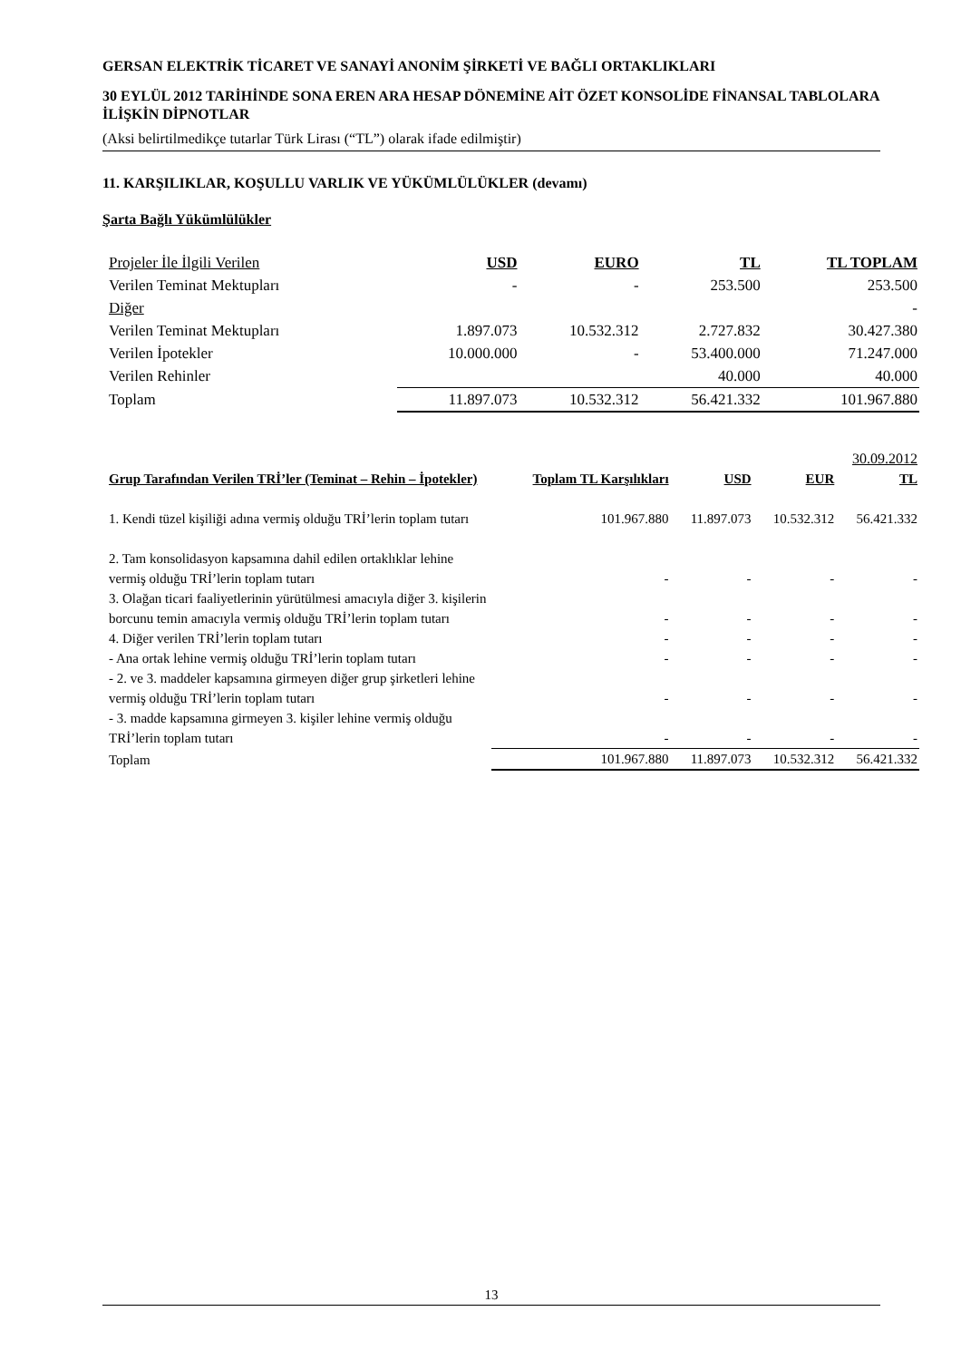GERSAN ELEKTRİK TİCARET VE SANAYİ ANONİM ŞİRKETİ VE BAĞLI ORTAKLIKLARI
30 EYLÜL 2012 TARİHİNDE SONA EREN ARA HESAP DÖNEMİNE AİT ÖZET KONSOLİDE FİNANSAL TABLOLARA İLİŞKİN DİPNOTLAR
(Aksi belirtilmedikçe tutarlar Türk Lirası (“TL”) olarak ifade edilmiştir)
11. KARŞILIKLAR, KOŞULLU VARLIK VE YÜKÜMLÜLÜKLER (devamı)
Şarta Bağlı Yükümlülükler
| Projeler İle İlgili Verilen | USD | EURO | TL | TL TOPLAM |
| Verilen Teminat Mektupları | - | - | 253.500 | 253.500 |
| Diğer | | | | - |
| Verilen Teminat Mektupları | 1.897.073 | 10.532.312 | 2.727.832 | 30.427.380 |
| Verilen İpotekler | 10.000.000 | - | 53.400.000 | 71.247.000 |
| Verilen Rehinler | | | 40.000 | 40.000 |
| Toplam | 11.897.073 | 10.532.312 | 56.421.332 | 101.967.880 |
| 30.09.2012 | | | | |
| Grup Tarafından Verilen TRİ’ler (Teminat – Rehin – İpotekler) | Toplam TL Karşılıkları | USD | EUR | TL |
| 1. Kendi tüzel kişiliği adına vermiş olduğu TRİ’lerin toplam tutarı | 101.967.880 | 11.897.073 | 10.532.312 | 56.421.332 |
| 2. Tam konsolidasyon kapsamına dahil edilen ortaklıklar lehine vermiş olduğu TRİ’lerin toplam tutarı | - | - | - | - |
| 3. Olağan ticari faaliyetlerinin yürütülmesi amacıyla diğer 3. kişilerin borcunu temin amacıyla vermiş olduğu TRİ’lerin toplam tutarı | - | - | - | - |
| 4. Diğer verilen TRİ’lerin toplam tutarı | - | - | - | - |
| - Ana ortak lehine vermiş olduğu TRİ’lerin toplam tutarı | - | - | - | - |
| - 2. ve 3. maddeler kapsamına girmeyen diğer grup şirketleri lehine vermiş olduğu TRİ’lerin toplam tutarı | - | - | - | - |
| - 3. madde kapsamına girmeyen 3. kişiler lehine vermiş olduğu TRİ’lerin toplam tutarı | - | - | - | - |
| Toplam | 101.967.880 | 11.897.073 | 10.532.312 | 56.421.332 |
13